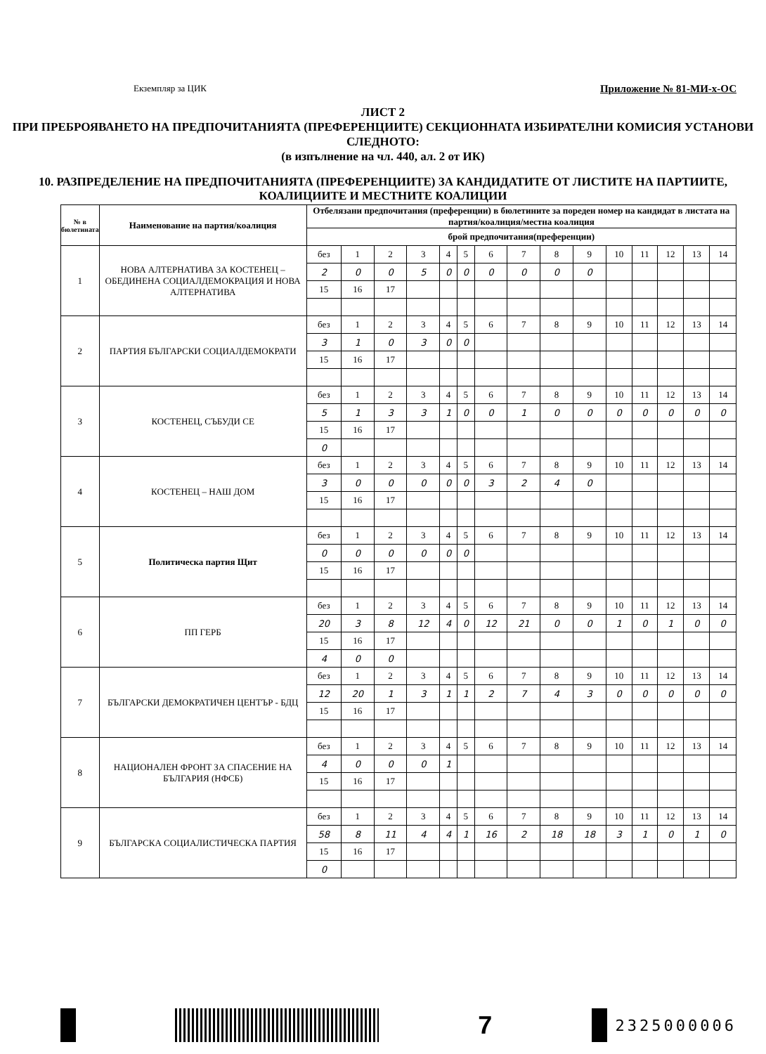Екземпляр за ЦИК Приложение № 81-МИ-х-ОС
ЛИСТ 2
ПРИ ПРЕБРОЯВАНЕТО НА ПРЕДПОЧИТАНИЯТА (ПРЕФЕРЕНЦИИТЕ) СЕКЦИОННАТА ИЗБИРАТЕЛНИ КОМИСИЯ УСТАНОВИ СЛЕДНОТО:
(в изпълнение на чл. 440, ал. 2 от ИК)
10. РАЗПРЕДЕЛЕНИЕ НА ПРЕДПОЧИТАНИЯТА (ПРЕФЕРЕНЦИИТЕ) ЗА КАНДИДАТИТЕ ОТ ЛИСТИТЕ НА ПАРТИИТЕ, КОАЛИЦИИТЕ И МЕСТНИТЕ КОАЛИЦИИ
| № в бюлетината | Наименование на партия/коалиция | Отбелязани предпочитания (преференции) в бюлетините за пореден номер на кандидат в листата на партия/коалиция/местна коалиция | | | | | | | | | | | | | | |
| --- | --- | --- | --- | --- | --- | --- | --- | --- | --- | --- | --- | --- | --- | --- | --- | --- |
| | | брой предпочитания(преференции) | | | | | | | | | | | | | | |
| 1 | НОВА АЛТЕРНАТИВА ЗА КОСТЕНЕЦ – ОБЕДИНЕНА СОЦИАЛДЕМОКРАЦИЯ И НОВА АЛТЕРНАТИВА | без | 1 | 2 | 3 | 4 | 5 | 6 | 7 | 8 | 9 | 10 | 11 | 12 | 13 | 14 |
| | | 2 | 0 | 0 | 5 | 0 | 0 | 0 | 0 | 0 | 0 | | | | | |
| | | 15 | 16 | 17 | | | | | | | | | | | | |
| 2 | ПАРТИЯ БЪЛГАРСКИ СОЦИАЛДЕМОКРАТИ | без | 1 | 2 | 3 | 4 | 5 | 6 | 7 | 8 | 9 | 10 | 11 | 12 | 13 | 14 |
| | | 3 | 1 | 0 | 3 | 0 | 0 | | | | | | | | | |
| | | 15 | 16 | 17 | | | | | | | | | | | | |
| 3 | КОСТЕНЕЦ, СЪБУДИ СЕ | без | 1 | 2 | 3 | 4 | 5 | 6 | 7 | 8 | 9 | 10 | 11 | 12 | 13 | 14 |
| | | 5 | 1 | 3 | 3 | 1 | 0 | 0 | 1 | 0 | 0 | 0 | 0 | 0 | 0 | 0 |
| | | 15 | 16 | 17 | | | | | | | | | | | | |
| | | 0 | | | | | | | | | | | | | | |
| 4 | КОСТЕНЕЦ – НАШ ДОМ | без | 1 | 2 | 3 | 4 | 5 | 6 | 7 | 8 | 9 | 10 | 11 | 12 | 13 | 14 |
| | | 3 | 0 | 0 | 0 | 0 | 0 | 3 | 2 | 4 | 0 | | | | | |
| | | 15 | 16 | 17 | | | | | | | | | | | | |
| 5 | Политическа партия Щит | без | 1 | 2 | 3 | 4 | 5 | 6 | 7 | 8 | 9 | 10 | 11 | 12 | 13 | 14 |
| | | 0 | 0 | 0 | 0 | 0 | 0 | | | | | | | | | |
| | | 15 | 16 | 17 | | | | | | | | | | | | |
| 6 | ПП ГЕРБ | без | 1 | 2 | 3 | 4 | 5 | 6 | 7 | 8 | 9 | 10 | 11 | 12 | 13 | 14 |
| | | 20 | 3 | 8 | 12 | 4 | 0 | 12 | 21 | 0 | 0 | 1 | 0 | 1 | 0 | 0 |
| | | 15 | 16 | 17 | | | | | | | | | | | | |
| | | 4 | 0 | 0 | | | | | | | | | | | | |
| 7 | БЪЛГАРСКИ ДЕМОКРАТИЧЕН ЦЕНТЪР - БДЦ | без | 1 | 2 | 3 | 4 | 5 | 6 | 7 | 8 | 9 | 10 | 11 | 12 | 13 | 14 |
| | | 12 | 20 | 1 | 3 | 1 | 1 | 2 | 7 | 4 | 3 | 0 | 0 | 0 | 0 | 0 |
| | | 15 | 16 | 17 | | | | | | | | | | | | |
| 8 | НАЦИОНАЛЕН ФРОНТ ЗА СПАСЕНИЕ НА БЪЛГАРИЯ (НФСБ) | без | 1 | 2 | 3 | 4 | 5 | 6 | 7 | 8 | 9 | 10 | 11 | 12 | 13 | 14 |
| | | 4 | 0 | 0 | 0 | 1 | | | | | | | | | | |
| | | 15 | 16 | 17 | | | | | | | | | | | | |
| 9 | БЪЛГАРСКА СОЦИАЛИСТИЧЕСКА ПАРТИЯ | без | 1 | 2 | 3 | 4 | 5 | 6 | 7 | 8 | 9 | 10 | 11 | 12 | 13 | 14 |
| | | 58 | 8 | 11 | 4 | 4 | 1 | 16 | 2 | 18 | 18 | 3 | 1 | 0 | 1 | 0 |
| | | 15 | 16 | 17 | | | | | | | | | | | | |
| | | 0 | | | | | | | | | | | | | | |
7
2325000006